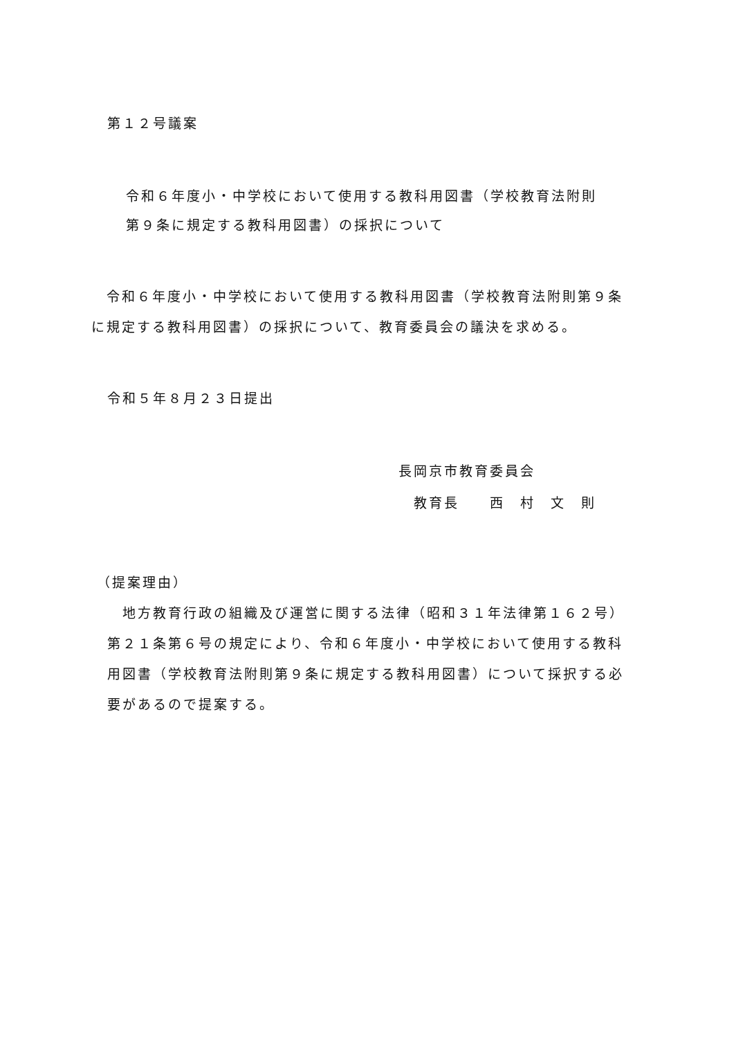第１２号議案
令和６年度小・中学校において使用する教科用図書（学校教育法附則
第９条に規定する教科用図書）の採択について
　令和６年度小・中学校において使用する教科用図書（学校教育法附則第９条
に規定する教科用図書）の採択について、教育委員会の議決を求める。
令和５年８月２３日提出
長岡京市教育委員会
　教育長　　西　村　文　則
（提案理由）
　地方教育行政の組織及び運営に関する法律（昭和３１年法律第１６２号）
第２１条第６号の規定により、令和６年度小・中学校において使用する教科
用図書（学校教育法附則第９条に規定する教科用図書）について採択する必
要があるので提案する。